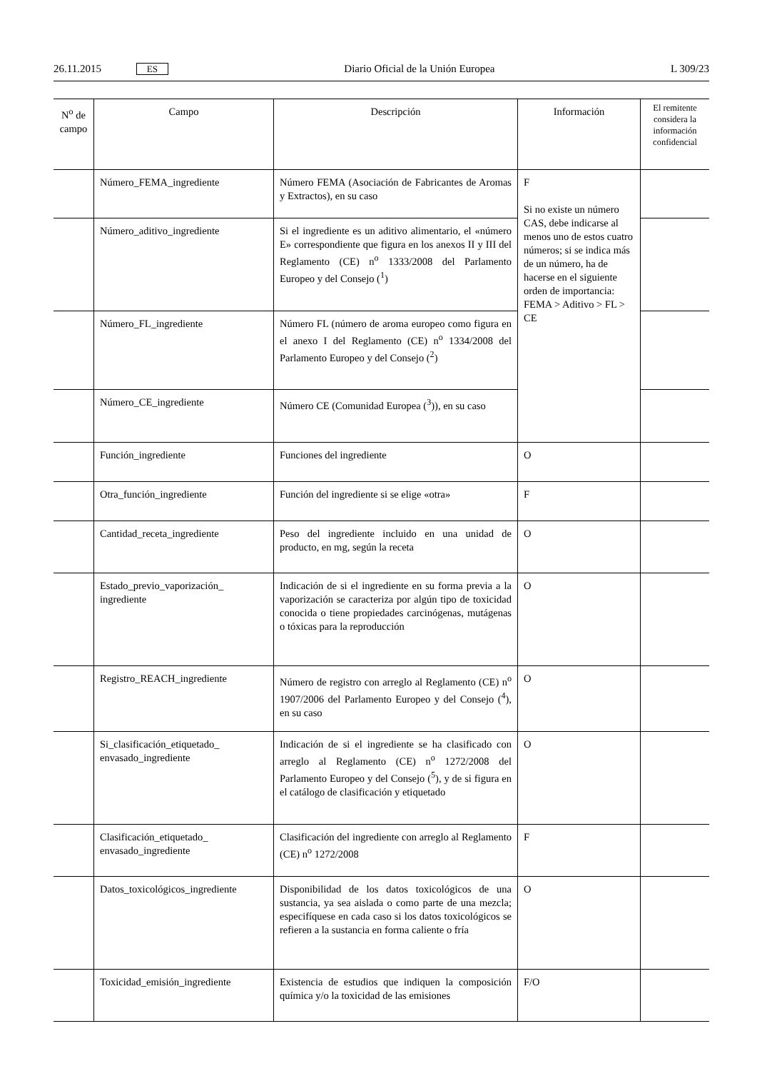26.11.2015 ES Diario Oficial de la Unión Europea L 309/23
| N<sup>o</sup> de campo | Campo | Descripción | Información | El remitente considera la información confidencial |
| --- | --- | --- | --- | --- |
| | Número_FEMA_ingrediente | Número FEMA (Asociación de Fabricantes de Aromas y Extractos), en su caso | F Si no existe un número CAS, debe indicarse al menos uno de estos cuatro números; si se indica más de un número, ha de hacerse en el siguiente orden de importancia: FEMA > Aditivo > FL > CE | |
| | Número_aditivo_ingrediente | Si el ingrediente es un aditivo alimentario, el «número E» correspondiente que figura en los anexos II y III del Reglamento (CE) n<sup>o</sup> 1333/2008 del Parlamento Europeo y del Consejo (<sup>1</sup>) | | |
| | Número_FL_ingrediente | Número FL (número de aroma europeo como figura en el anexo I del Reglamento (CE) n<sup>o</sup> 1334/2008 del Parlamento Europeo y del Consejo (<sup>2</sup>) | | |
| | Número_CE_ingrediente | Número CE (Comunidad Europea (<sup>3</sup>)), en su caso | | |
| | Función_ingrediente | Funciones del ingrediente | O | |
| | Otra_función_ingrediente | Función del ingrediente si se elige «otra» | F | |
| | Cantidad_receta_ingrediente | Peso del ingrediente incluido en una unidad de producto, en mg, según la receta | O | |
| | Estado_previo_vaporización_ ingrediente | Indicación de si el ingrediente en su forma previa a la vaporización se caracteriza por algún tipo de toxicidad conocida o tiene propiedades carcinógenas, mutágenas o tóxicas para la reproducción | O | |
| | Registro_REACH_ingrediente | Número de registro con arreglo al Reglamento (CE) n<sup>o</sup> 1907/2006 del Parlamento Europeo y del Consejo (<sup>4</sup>), en su caso | O | |
| | Si_clasificación_etiquetado_ envasado_ingrediente | Indicación de si el ingrediente se ha clasificado con arreglo al Reglamento (CE) n<sup>o</sup> 1272/2008 del Parlamento Europeo y del Consejo (<sup>5</sup>), y de si figura en el catálogo de clasificación y etiquetado | O | |
| | Clasificación_etiquetado_ envasado_ingrediente | Clasificación del ingrediente con arreglo al Reglamento (CE) n<sup>o</sup> 1272/2008 | F | |
| | Datos_toxicológicos_ingrediente | Disponibilidad de los datos toxicológicos de una sustancia, ya sea aislada o como parte de una mezcla; especifíquese en cada caso si los datos toxicológicos se refieren a la sustancia en forma caliente o fría | O | |
| | Toxicidad_emisión_ingrediente | Existencia de estudios que indiquen la composición química y/o la toxicidad de las emisiones | F/O | |